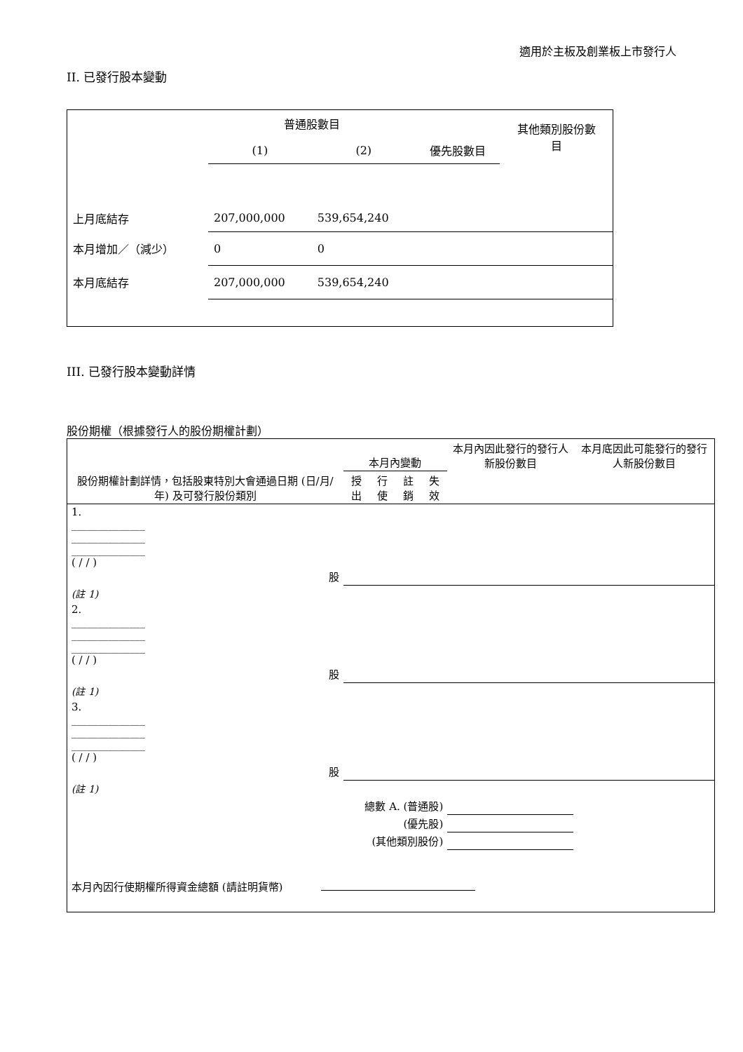適用於主板及創業板上市發行人
II. 已發行股本變動
| | 普通股數目 | | | 其他類別股份數 目 |
| | (1) | (2) | 優先股數目 | |
| 上月底結存 | 207,000,000 | 539,654,240 | | |
| 本月增加／（減少） | 0 | 0 | | |
| 本月底結存 | 207,000,000 | 539,654,240 | | |
III. 已發行股本變動詳情
股份期權（根據發行人的股份期權計劃）
| 股份期權計劃詳情，包括股東特別大會通過日期 (日/月/年) 及可發行股份類別 | 本月內變動 | | | | 本月內因此發行的發行人新股份數目 | 本月底因此可能發行的發行人新股份數目 |
| | 授出 | 行使 | 註銷 | 失效 | | |
| 1. ______________ ______________ ______________ ( / / ) 股 | | | | | | |
| (註 1) | | | | | | |
| 2. ______________ ______________ ______________ ( / / ) 股 | | | | | | |
| (註 1) | | | | | | |
| 3. ______________ ______________ ______________ ( / / ) 股 | | | | | | |
| (註 1) | | | | | | |
| 總數 A. (普通股) | | | | | | |
| (優先股) | | | | | | |
| (其他類別股份) | | | | | | |
| 本月內因行使期權所得資金總額 (請註明貨幣) | | | | | | |